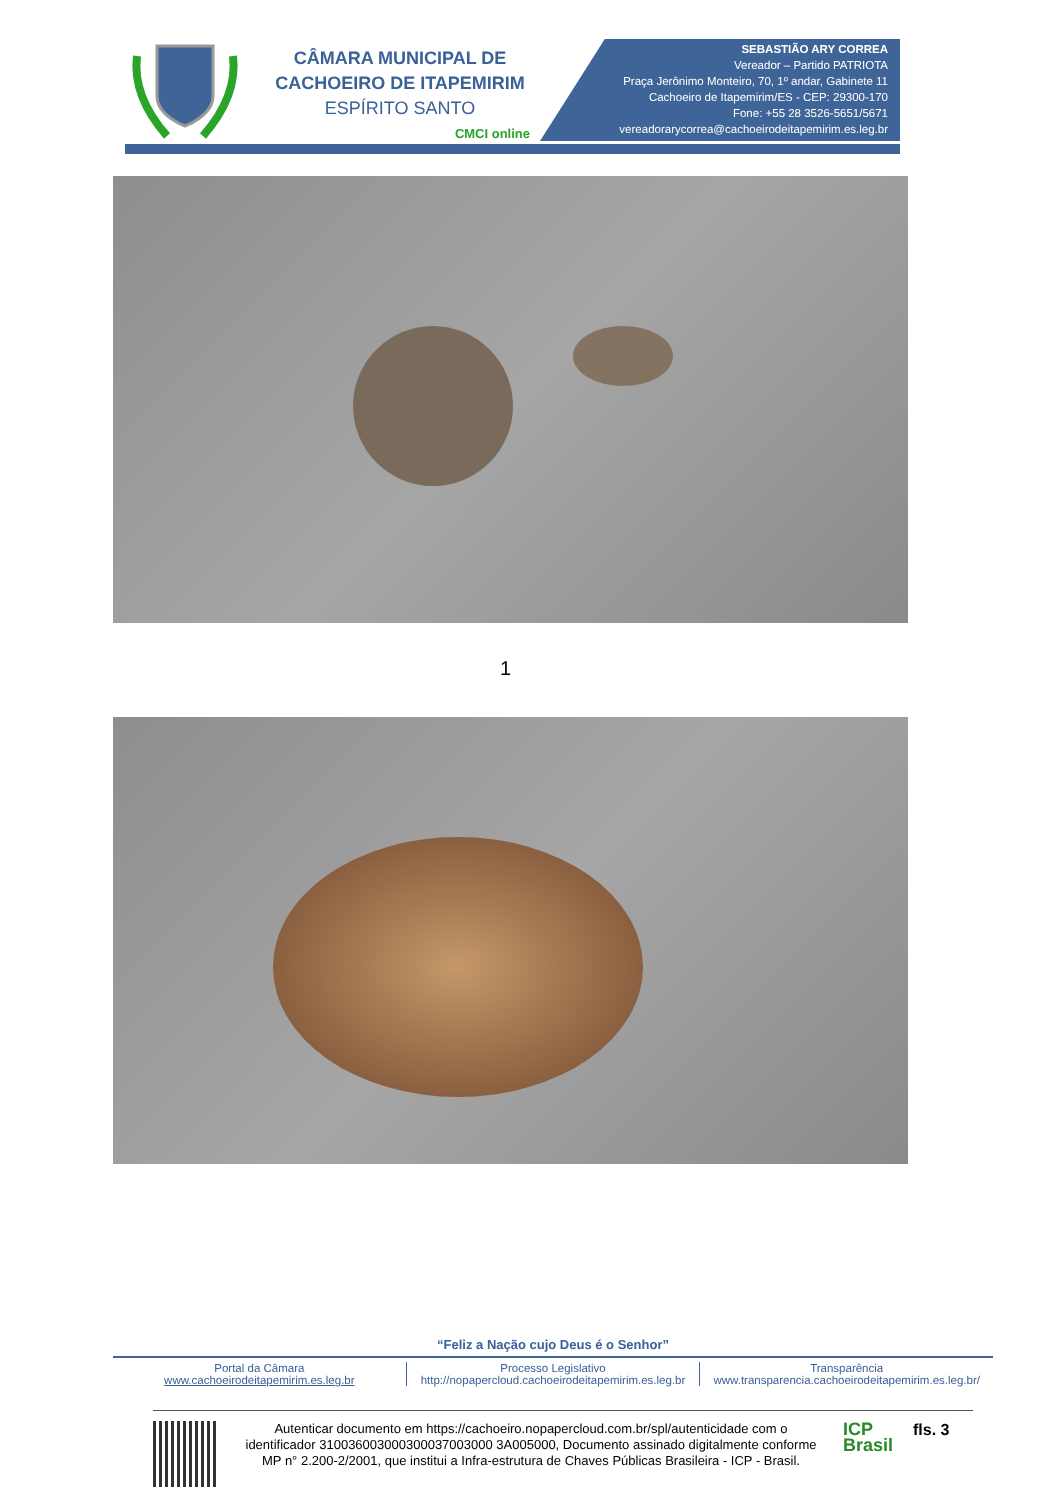CÂMARA MUNICIPAL DE
CACHOEIRO DE ITAPEMIRIM
ESPÍRITO SANTO
CMCI online
SEBASTIÃO ARY CORREA
Vereador – Partido PATRIOTA
Praça Jerônimo Monteiro, 70, 1º andar, Gabinete 11
Cachoeiro de Itapemirim/ES - CEP: 29300-170
Fone: +55 28 3526-5651/5671
vereadorarycorrea@cachoeirodeitapemirim.es.leg.br
1
“Feliz a Nação cujo Deus é o Senhor”
Portal da Câmara
www.cachoeirodeitapemirim.es.leg.br
Processo Legislativo
http://nopapercloud.cachoeirodeitapemirim.es.leg.br
Transparência
www.transparencia.cachoeirodeitapemirim.es.leg.br/
Autenticar documento em https://cachoeiro.nopapercloud.com.br/spl/autenticidade com o identificador 310036003000300037003000 3A005000, Documento assinado digitalmente conforme MP n° 2.200-2/2001, que institui a Infra-estrutura de Chaves Públicas Brasileira - ICP - Brasil.
ICP
Brasil
fls. 3